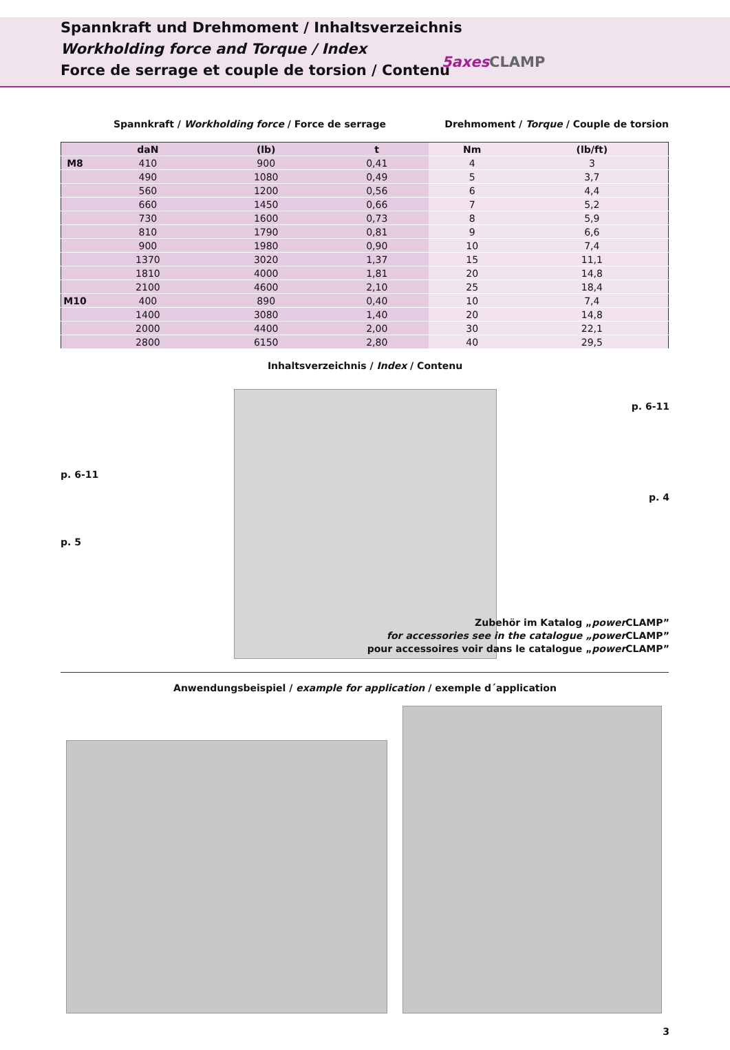Spannkraft und Drehmoment / Inhaltsverzeichnis
Workholding force and Torque / Index
Force de serrage et couple de torsion / Contenu
5axes CLAMP
Spannkraft / Workholding force / Force de serrage Drehmoment / Torque / Couple de torsion
| | daN | (lb) | t | Nm | (lb/ft) |
| --- | --- | --- | --- | --- | --- |
| M8 | 410 | 900 | 0,41 | 4 | 3 |
| | 490 | 1080 | 0,49 | 5 | 3,7 |
| | 560 | 1200 | 0,56 | 6 | 4,4 |
| | 660 | 1450 | 0,66 | 7 | 5,2 |
| | 730 | 1600 | 0,73 | 8 | 5,9 |
| | 810 | 1790 | 0,81 | 9 | 6,6 |
| | 900 | 1980 | 0,90 | 10 | 7,4 |
| | 1370 | 3020 | 1,37 | 15 | 11,1 |
| | 1810 | 4000 | 1,81 | 20 | 14,8 |
| | 2100 | 4600 | 2,10 | 25 | 18,4 |
| M10 | 400 | 890 | 0,40 | 10 | 7,4 |
| | 1400 | 3080 | 1,40 | 20 | 14,8 |
| | 2000 | 4400 | 2,00 | 30 | 22,1 |
| | 2800 | 6150 | 2,80 | 40 | 29,5 |
Inhaltsverzeichnis / Index / Contenu
p. 6-11
p. 6-11
p. 4
p. 5
Zubehör im Katalog „power CLAMP”
for accessories see in the catalogue „power CLAMP”
pour accessoires voir dans le catalogue „power CLAMP”
Anwendungsbeispiel / example for application / exemple d´application
3